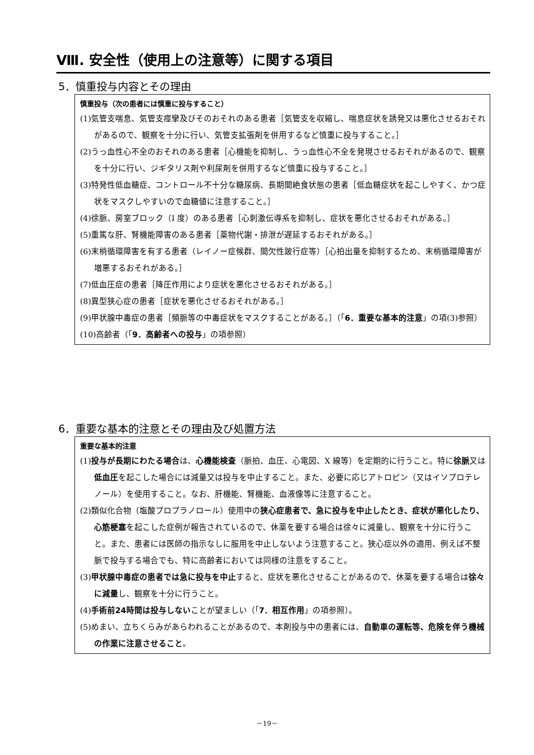Ⅷ. 安全性（使用上の注意等）に関する項目
5．慎重投与内容とその理由
慎重投与（次の患者には慎重に投与すること）
(1)気管支喘息、気管支痙攣及びそのおそれのある患者［気管支を収縮し、喘息症状を誘発又は悪化させるおそれがあるので、観察を十分に行い、気管支拡張剤を併用するなど慎重に投与すること。］
(2)うっ血性心不全のおそれのある患者［心機能を抑制し、うっ血性心不全を発現させるおそれがあるので、観察を十分に行い、ジギタリス剤や利尿剤を併用するなど慎重に投与すること。］
(3)特発性低血糖症、コントロール不十分な糖尿病、長期間絶食状態の患者［低血糖症状を起こしやすく、かつ症状をマスクしやすいので血糖値に注意すること。］
(4)徐脈、房室ブロック（I 度）のある患者［心刺激伝導系を抑制し、症状を悪化させるおそれがある。］
(5)重篤な肝、腎機能障害のある患者［薬物代謝・排泄が遅延するおそれがある。］
(6)末梢循環障害を有する患者（レイノー症候群、間欠性跛行症等）［心拍出量を抑制するため、末梢循環障害が増悪するおそれがある。］
(7)低血圧症の患者［降圧作用により症状を悪化させるおそれがある。］
(8)異型狭心症の患者［症状を悪化させるおそれがある。］
(9)甲状腺中毒症の患者［頻脈等の中毒症状をマスクすることがある。］（「6．重要な基本的注意」の項(3)参照）
(10)高齢者（「9．高齢者への投与」の項参照）
6．重要な基本的注意とその理由及び処置方法
重要な基本的注意
(1)投与が長期にわたる場合は、心機能検査（脈拍、血圧、心電図、X 線等）を定期的に行うこと。特に徐脈又は低血圧を起こした場合には減量又は投与を中止すること。また、必要に応じアトロピン（又はイソプロテレノール）を使用すること。なお、肝機能、腎機能、血液像等に注意すること。
(2)類似化合物（塩酸プロプラノロール）使用中の狭心症患者で、急に投与を中止したとき、症状が悪化したり、心筋梗塞を起こした症例が報告されているので、休薬を要する場合は徐々に減量し、観察を十分に行うこと。また、患者には医師の指示なしに服用を中止しないよう注意すること。狭心症以外の適用、例えば不整脈で投与する場合でも、特に高齢者においては同様の注意をすること。
(3)甲状腺中毒症の患者では急に投与を中止すると、症状を悪化させることがあるので、休薬を要する場合は徐々に減量し、観察を十分に行うこと。
(4)手術前24時間は投与しないことが望ましい（「7．相互作用」の項参照）。
(5)めまい、立ちくらみがあらわれることがあるので、本剤投与中の患者には、自動車の運転等、危険を伴う機械の作業に注意させること。
－19－